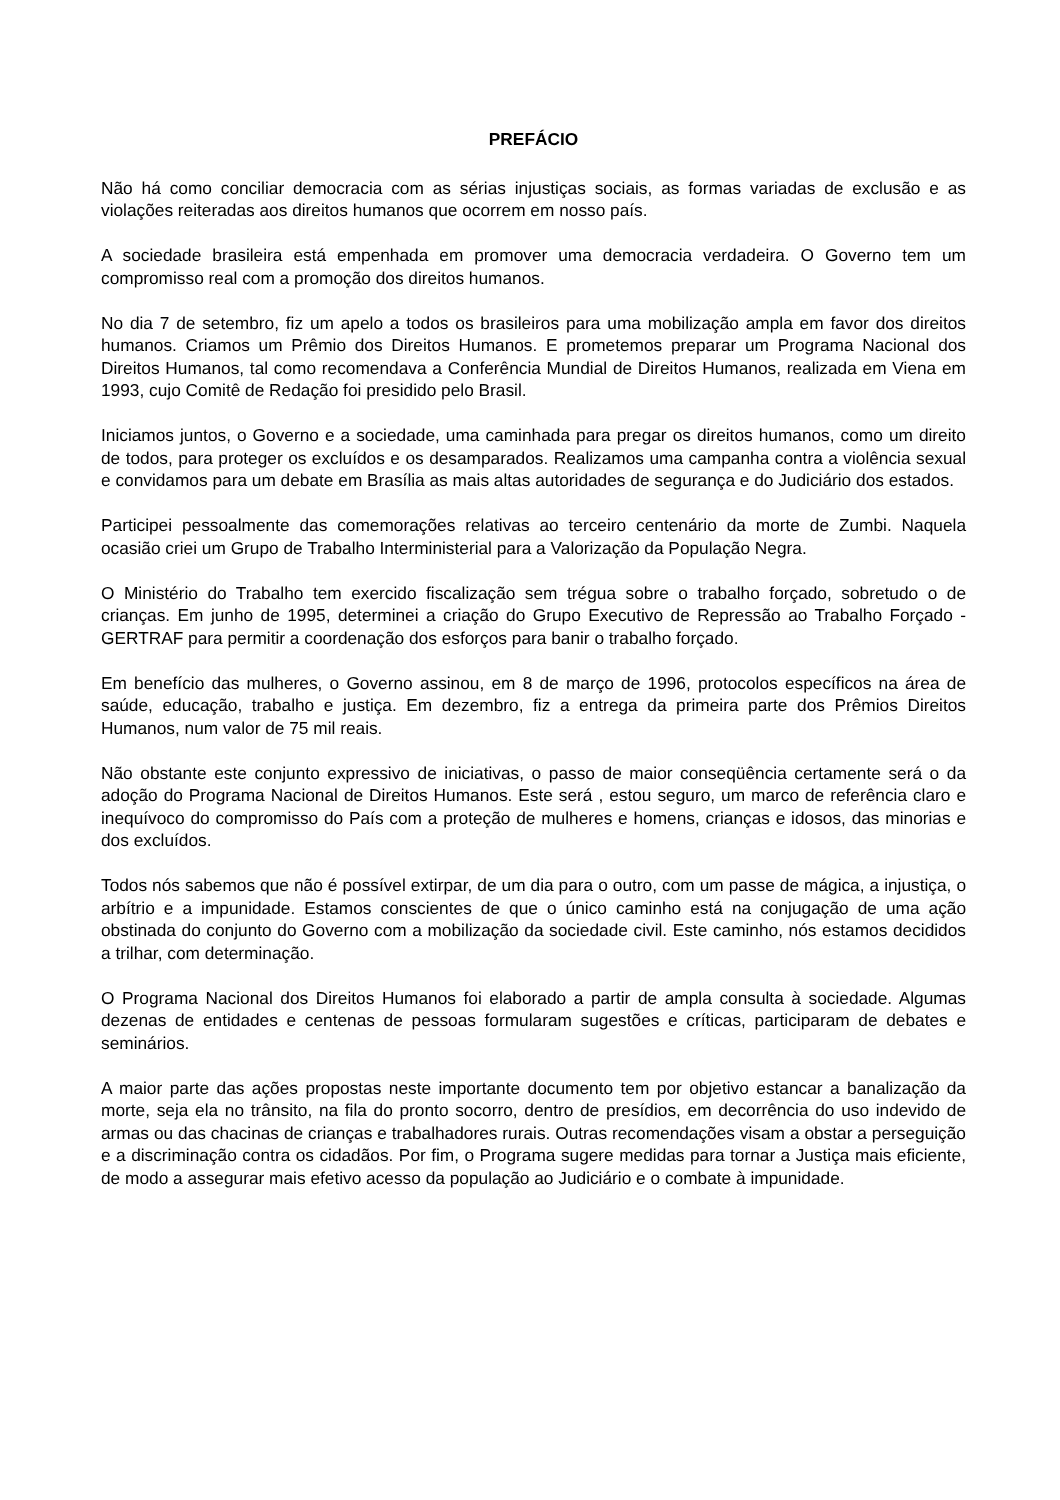PREFÁCIO
Não há como conciliar democracia com as sérias injustiças sociais, as formas variadas de exclusão e as violações reiteradas aos direitos humanos que ocorrem em nosso país.
A sociedade brasileira está empenhada em promover uma democracia verdadeira. O Governo tem um compromisso real com a promoção dos direitos humanos.
No dia 7 de setembro, fiz um apelo a todos os brasileiros para uma mobilização ampla em favor dos direitos humanos. Criamos um Prêmio dos Direitos Humanos. E prometemos preparar um Programa Nacional dos Direitos Humanos, tal como recomendava a Conferência Mundial de Direitos Humanos, realizada em Viena em 1993, cujo Comitê de Redação foi presidido pelo Brasil.
Iniciamos juntos, o Governo e a sociedade, uma caminhada para pregar os direitos humanos, como um direito de todos, para proteger os excluídos e os desamparados. Realizamos uma campanha contra a violência sexual e convidamos para um debate em Brasília as mais altas autoridades de segurança e do Judiciário dos estados.
Participei pessoalmente das comemorações relativas ao terceiro centenário da morte de Zumbi. Naquela ocasião criei um Grupo de Trabalho Interministerial para a Valorização da População Negra.
O Ministério do Trabalho tem exercido fiscalização sem trégua sobre o trabalho forçado, sobretudo o de crianças. Em junho de 1995, determinei a criação do Grupo Executivo de Repressão ao Trabalho Forçado - GERTRAF para permitir a coordenação dos esforços para banir o trabalho forçado.
Em benefício das mulheres, o Governo assinou, em 8 de março de 1996, protocolos específicos na área de saúde, educação, trabalho e justiça. Em dezembro, fiz a entrega da primeira parte dos Prêmios Direitos Humanos, num valor de 75 mil reais.
Não obstante este conjunto expressivo de iniciativas, o passo de maior conseqüência certamente será o da adoção do Programa Nacional de Direitos Humanos. Este será , estou seguro, um marco de referência claro e inequívoco do compromisso do País com a proteção de mulheres e homens, crianças e idosos, das minorias e dos excluídos.
Todos nós sabemos que não é possível extirpar, de um dia para o outro, com um passe de mágica, a injustiça, o arbítrio e a impunidade. Estamos conscientes de que o único caminho está na conjugação de uma ação obstinada do conjunto do Governo com a mobilização da sociedade civil. Este caminho, nós estamos decididos a trilhar, com determinação.
O Programa Nacional dos Direitos Humanos foi elaborado a partir de ampla consulta à sociedade. Algumas dezenas de entidades e centenas de pessoas formularam sugestões e críticas, participaram de debates e seminários.
A maior parte das ações propostas neste importante documento tem por objetivo estancar a banalização da morte, seja ela no trânsito, na fila do pronto socorro, dentro de presídios, em decorrência do uso indevido de armas ou das chacinas de crianças e trabalhadores rurais. Outras recomendações visam a obstar a perseguição e a discriminação contra os cidadãos. Por fim, o Programa sugere medidas para tornar a Justiça mais eficiente, de modo a assegurar mais efetivo acesso da população ao Judiciário e o combate à impunidade.